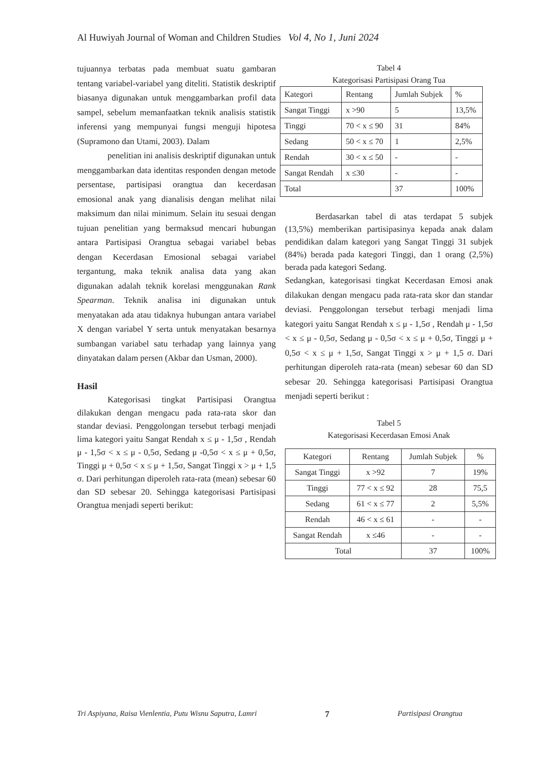Al Huwiyah Journal of Woman and Children Studies Vol 4, No 1, Juni 2024
tujuannya terbatas pada membuat suatu gambaran tentang variabel-variabel yang diteliti. Statistik deskriptif biasanya digunakan untuk menggambarkan profil data sampel, sebelum memanfaatkan teknik analisis statistik inferensi yang mempunyai fungsi menguji hipotesa (Supramono dan Utami, 2003). Dalam
penelitian ini analisis deskriptif digunakan untuk menggambarkan data identitas responden dengan metode persentase, partisipasi orangtua dan kecerdasan emosional anak yang dianalisis dengan melihat nilai maksimum dan nilai minimum. Selain itu sesuai dengan tujuan penelitian yang bermaksud mencari hubungan antara Partisipasi Orangtua sebagai variabel bebas dengan Kecerdasan Emosional sebagai variabel tergantung, maka teknik analisa data yang akan digunakan adalah teknik korelasi menggunakan Rank Spearman. Teknik analisa ini digunakan untuk menyatakan ada atau tidaknya hubungan antara variabel X dengan variabel Y serta untuk menyatakan besarnya sumbangan variabel satu terhadap yang lainnya yang dinyatakan dalam persen (Akbar dan Usman, 2000).
Hasil
Kategorisasi tingkat Partisipasi Orangtua dilakukan dengan mengacu pada rata-rata skor dan standar deviasi. Penggolongan tersebut terbagi menjadi lima kategori yaitu Sangat Rendah x ≤ μ - 1,5σ , Rendah μ - 1,5σ < x ≤ μ - 0,5σ, Sedang μ -0,5σ < x ≤ μ + 0,5σ, Tinggi μ + 0,5σ < x ≤ μ + 1,5σ, Sangat Tinggi x > μ + 1,5 σ. Dari perhitungan diperoleh rata-rata (mean) sebesar 60 dan SD sebesar 20. Sehingga kategorisasi Partisipasi Orangtua menjadi seperti berikut:
Tabel 4
Kategorisasi Partisipasi Orang Tua
| Kategori | Rentang | Jumlah Subjek | % |
| Sangat Tinggi | x >90 | 5 | 13,5% |
| Tinggi | 70 < x ≤ 90 | 31 | 84% |
| Sedang | 50 < x ≤ 70 | 1 | 2,5% |
| Rendah | 30 < x ≤ 50 | - | - |
| Sangat Rendah | x ≤30 | - | - |
| Total | | 37 | 100% |
Berdasarkan tabel di atas terdapat 5 subjek (13,5%) memberikan partisipasinya kepada anak dalam pendidikan dalam kategori yang Sangat Tinggi 31 subjek (84%) berada pada kategori Tinggi, dan 1 orang (2,5%) berada pada kategori Sedang.
Sedangkan, kategorisasi tingkat Kecerdasan Emosi anak dilakukan dengan mengacu pada rata-rata skor dan standar deviasi. Penggolongan tersebut terbagi menjadi lima kategori yaitu Sangat Rendah x ≤ μ - 1,5σ , Rendah μ - 1,5σ < x ≤ μ - 0,5σ, Sedang μ - 0,5σ < x ≤ μ + 0,5σ, Tinggi μ + 0,5σ < x ≤ μ + 1,5σ, Sangat Tinggi x > μ + 1,5 σ. Dari perhitungan diperoleh rata-rata (mean) sebesar 60 dan SD sebesar 20. Sehingga kategorisasi Partisipasi Orangtua menjadi seperti berikut :
Tabel 5
Kategorisasi Kecerdasan Emosi Anak
| Kategori | Rentang | Jumlah Subjek | % |
| Sangat Tinggi | x >92 | 7 | 19% |
| Tinggi | 77 < x ≤ 92 | 28 | 75,5 |
| Sedang | 61 < x ≤ 77 | 2 | 5,5% |
| Rendah | 46 < x ≤ 61 | - | - |
| Sangat Rendah | x ≤46 | - | - |
| Total | | 37 | 100% |
Tri Aspiyana, Raisa Vienlentia, Putu Wisnu Saputra, Lamri 7 Partisipasi Orangtua